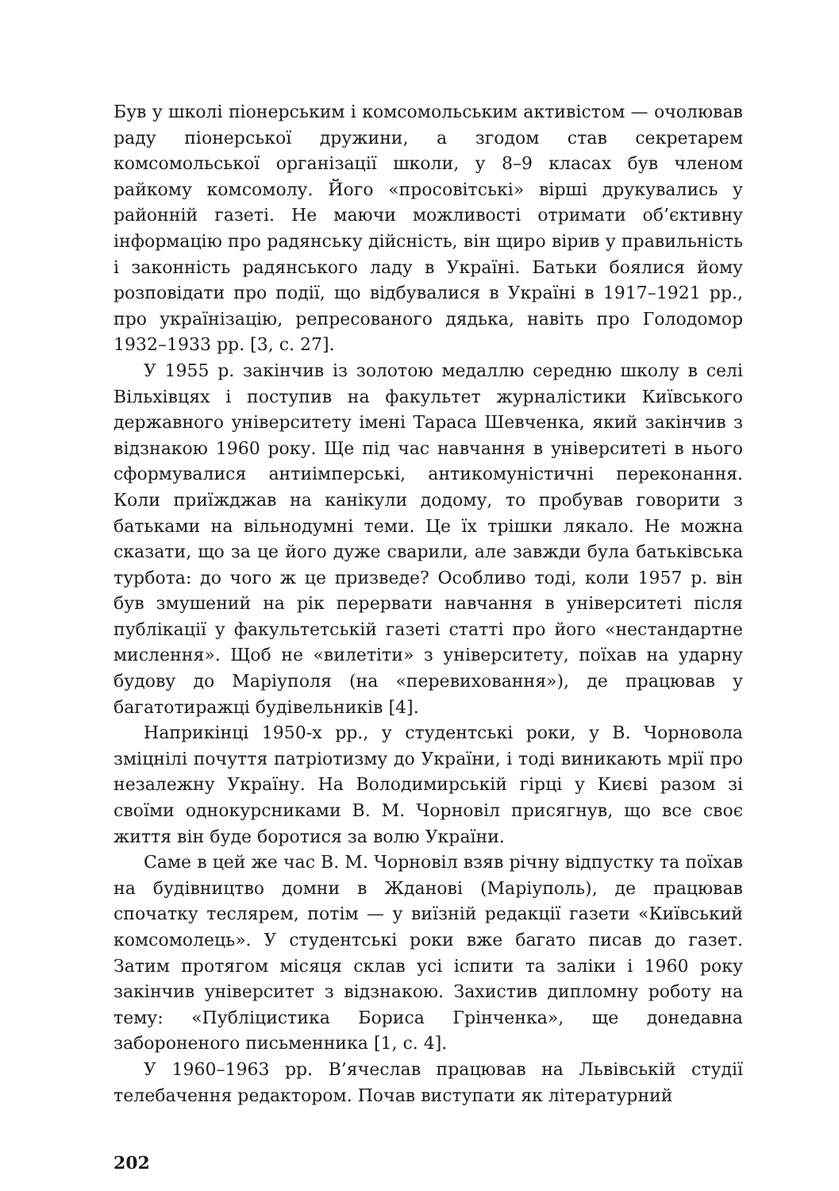Був у школі піонерським і комсомольським активістом — очолював раду піонерської дружини, а згодом став секретарем комсомольської організації школи, у 8–9 класах був членом райкому комсомолу. Його «просовітські» вірші друкувались у районній газеті. Не маючи можливості отримати об’єктивну інформацію про радянську дійсність, він щиро вірив у правильність і законність радянського ладу в Україні. Батьки боялися йому розповідати про події, що відбувалися в Україні в 1917–1921 рр., про українізацію, репресованого дядька, навіть про Голодомор 1932–1933 рр. [3, с. 27].
У 1955 р. закінчив із золотою медаллю середню школу в селі Вільхівцях і поступив на факультет журналістики Київського державного університету імені Тараса Шевченка, який закінчив з відзнакою 1960 року. Ще під час навчання в університеті в нього сформувалися антиімперські, антикомуністичні переконання. Коли приїжджав на канікули додому, то пробував говорити з батьками на вільнодумні теми. Це їх трішки лякало. Не можна сказати, що за це його дуже сварили, але завжди була батьківська турбота: до чого ж це призведе? Особливо тоді, коли 1957 р. він був змушений на рік перервати навчання в університеті після публікації у факультетській газеті статті про його «нестандартне мислення». Щоб не «вилетіти» з університету, поїхав на ударну будову до Маріуполя (на «перевиховання»), де працював у багатотиражці будівельників [4].
Наприкінці 1950-х рр., у студентські роки, у В. Чорновола зміцнілі почуття патріотизму до України, і тоді виникають мрії про незалежну Україну. На Володимирській гірці у Києві разом зі своїми однокурсниками В. М. Чорновіл присягнув, що все своє життя він буде боротися за волю України.
Саме в цей же час В. М. Чорновіл взяв річну відпустку та поїхав на будівництво домни в Жданові (Маріуполь), де працював спочатку теслярем, потім — у виїзній редакції газети «Київський комсомолець». У студентські роки вже багато писав до газет. Затим протягом місяця склав усі іспити та заліки і 1960 року закінчив університет з відзнакою. Захистив дипломну роботу на тему: «Публіцистика Бориса Грінченка», ще донедавна забороненого письменника [1, с. 4].
У 1960–1963 рр. В’ячеслав працював на Львівській студії телебачення редактором. Почав виступати як літературний
202